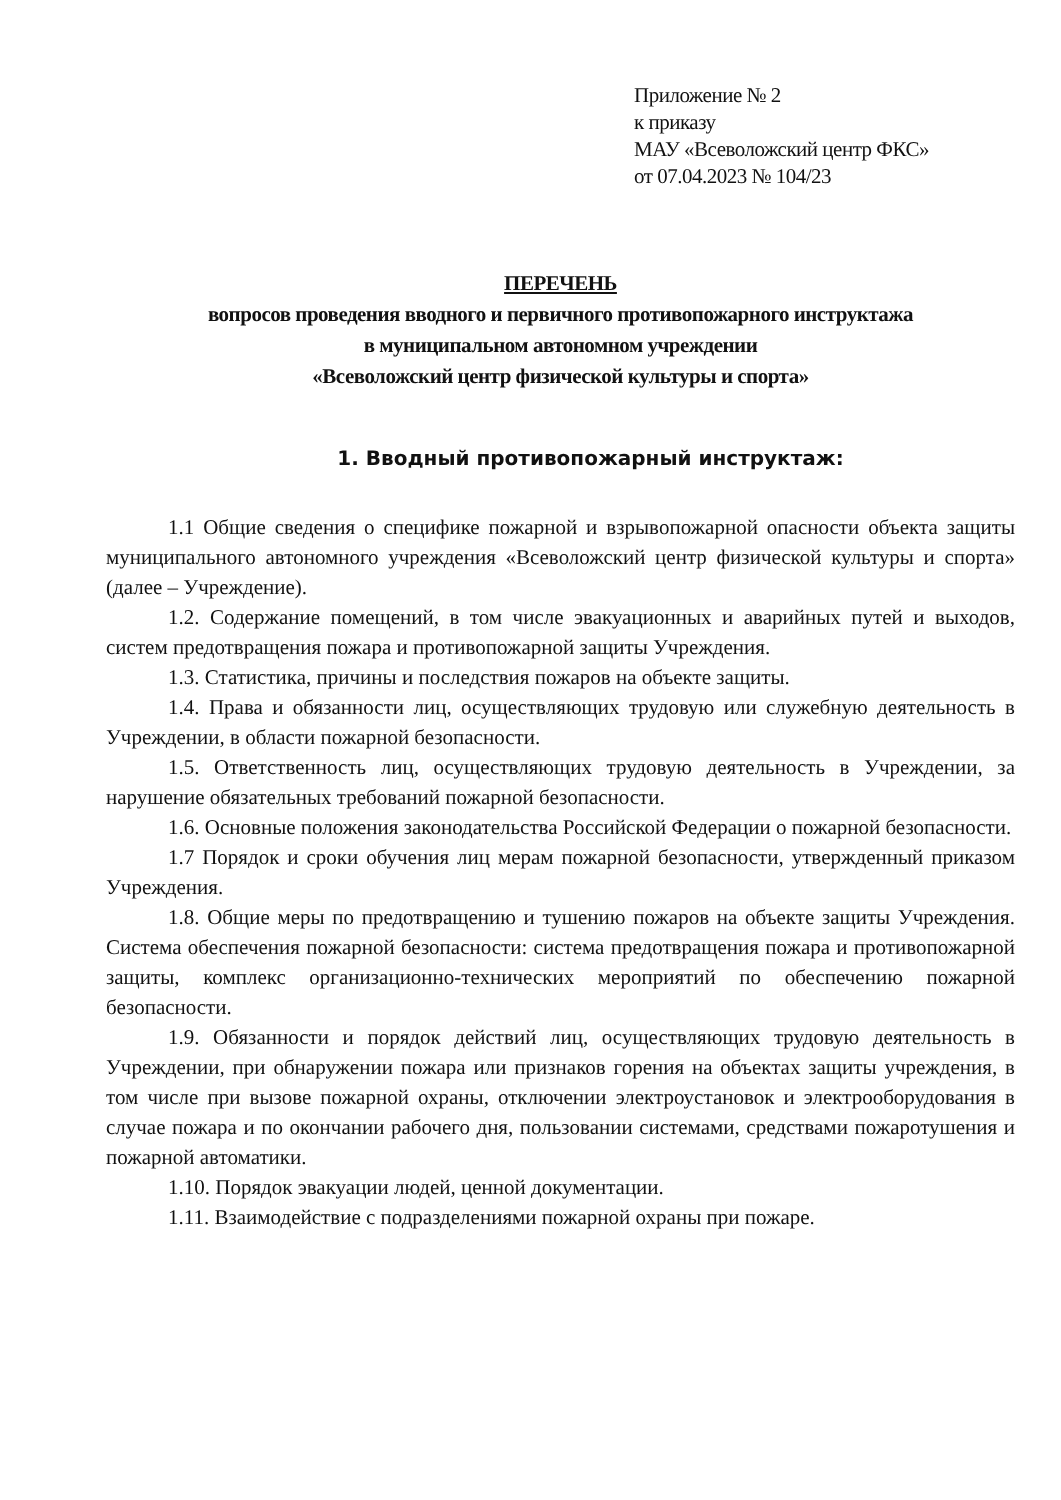Приложение № 2
к приказу
МАУ «Всеволожский центр ФКС»
от 07.04.2023 № 104/23
ПЕРЕЧЕНЬ
вопросов проведения вводного и первичного противопожарного инструктажа
в муниципальном автономном учреждении
«Всеволожский центр физической культуры и спорта»
1. Вводный противопожарный инструктаж:
1.1 Общие сведения о специфике пожарной и взрывопожарной опасности объекта защиты муниципального автономного учреждения «Всеволожский центр физической культуры и спорта» (далее – Учреждение).
1.2. Содержание помещений, в том числе эвакуационных и аварийных путей и выходов, систем предотвращения пожара и противопожарной защиты Учреждения.
1.3. Статистика, причины и последствия пожаров на объекте защиты.
1.4. Права и обязанности лиц, осуществляющих трудовую или служебную деятельность в Учреждении, в области пожарной безопасности.
1.5. Ответственность лиц, осуществляющих трудовую деятельность в Учреждении, за нарушение обязательных требований пожарной безопасности.
1.6. Основные положения законодательства Российской Федерации о пожарной безопасности.
1.7 Порядок и сроки обучения лиц мерам пожарной безопасности, утвержденный приказом Учреждения.
1.8. Общие меры по предотвращению и тушению пожаров на объекте защиты Учреждения. Система обеспечения пожарной безопасности: система предотвращения пожара и противопожарной защиты, комплекс организационно-технических мероприятий по обеспечению пожарной безопасности.
1.9. Обязанности и порядок действий лиц, осуществляющих трудовую деятельность в Учреждении, при обнаружении пожара или признаков горения на объектах защиты учреждения, в том числе при вызове пожарной охраны, отключении электроустановок и электрооборудования в случае пожара и по окончании рабочего дня, пользовании системами, средствами пожаротушения и пожарной автоматики.
1.10. Порядок эвакуации людей, ценной документации.
1.11. Взаимодействие с подразделениями пожарной охраны при пожаре.